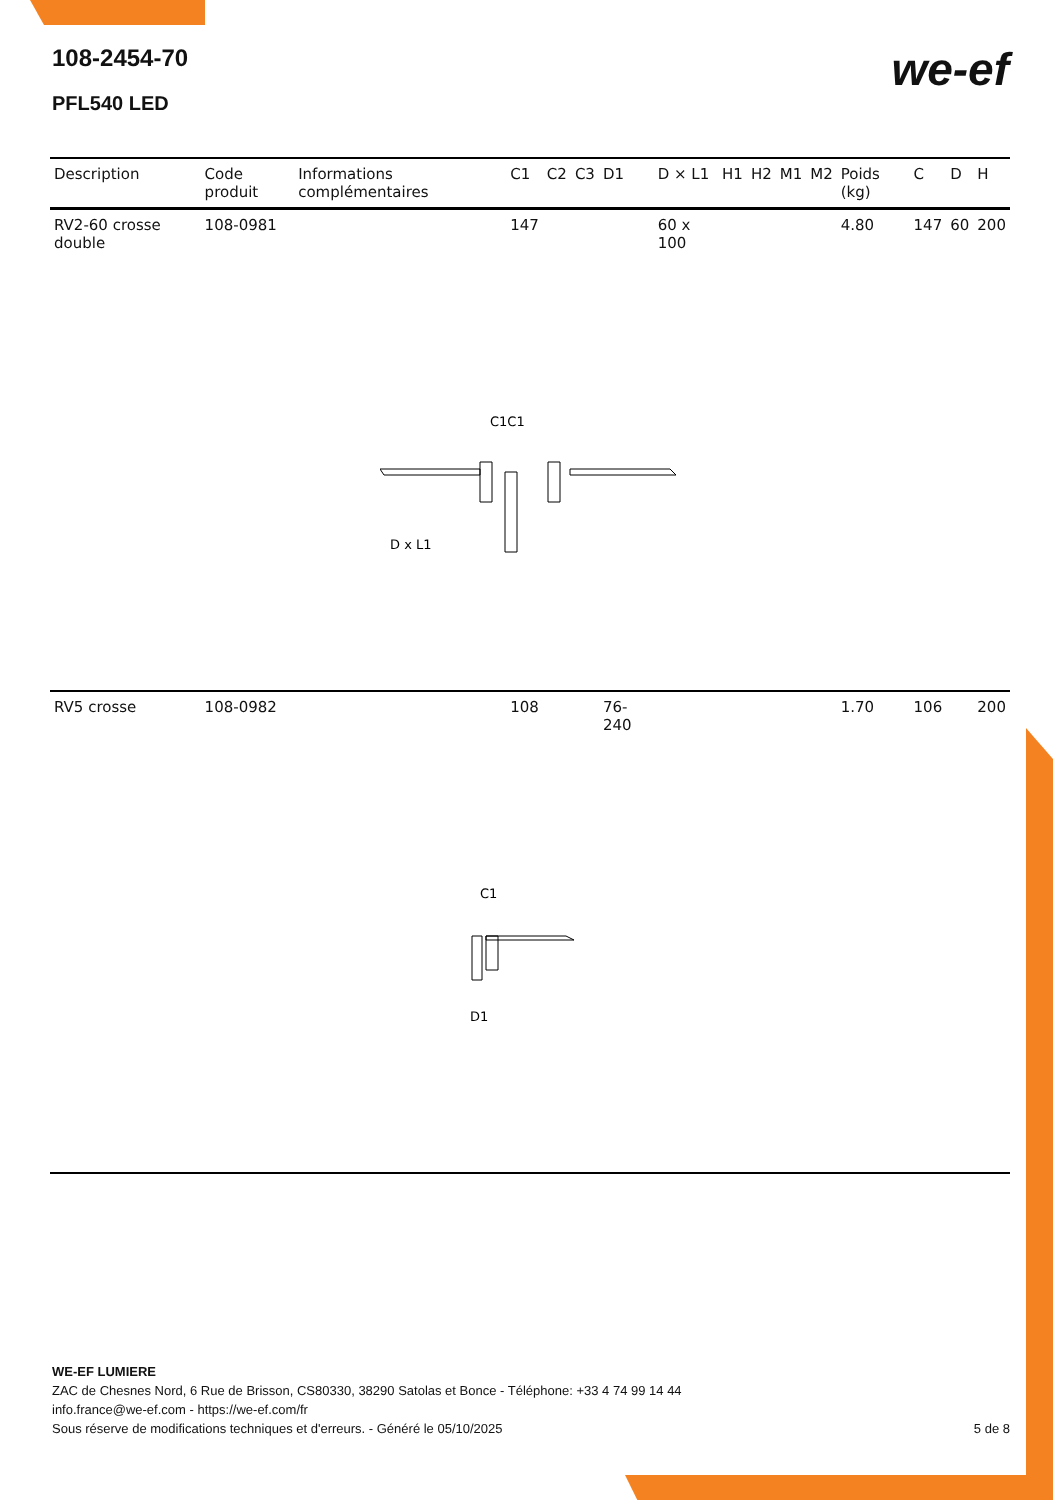108-2454-70
PFL540 LED
we-ef
| Description | Code produit | Informations complémentaires | C1 | C2 | C3 | D1 | D × L1 | H1 | H2 | M1 | M2 | Poids (kg) | C | D | H |
| --- | --- | --- | --- | --- | --- | --- | --- | --- | --- | --- | --- | --- | --- | --- | --- |
| RV2-60 crosse double | 108-0981 | | 147 | | | | 60 x 100 | | | | | 4.80 | 147 | 60 | 200 |
| C1C1 D x L1 | | | | | | | | | | | | | | | |
| RV5 crosse | 108-0982 | | 108 | | | 76-240 | | | | | | 1.70 | 106 | | 200 |
| C1 D1 | | | | | | | | | | | | | | | |
WE-EF LUMIERE
ZAC de Chesnes Nord, 6 Rue de Brisson, CS80330, 38290 Satolas et Bonce - Téléphone: +33 4 74 99 14 44
info.france@we-ef.com - https://we-ef.com/fr
Sous réserve de modifications techniques et d'erreurs. - Généré le 05/10/2025 5 de 8